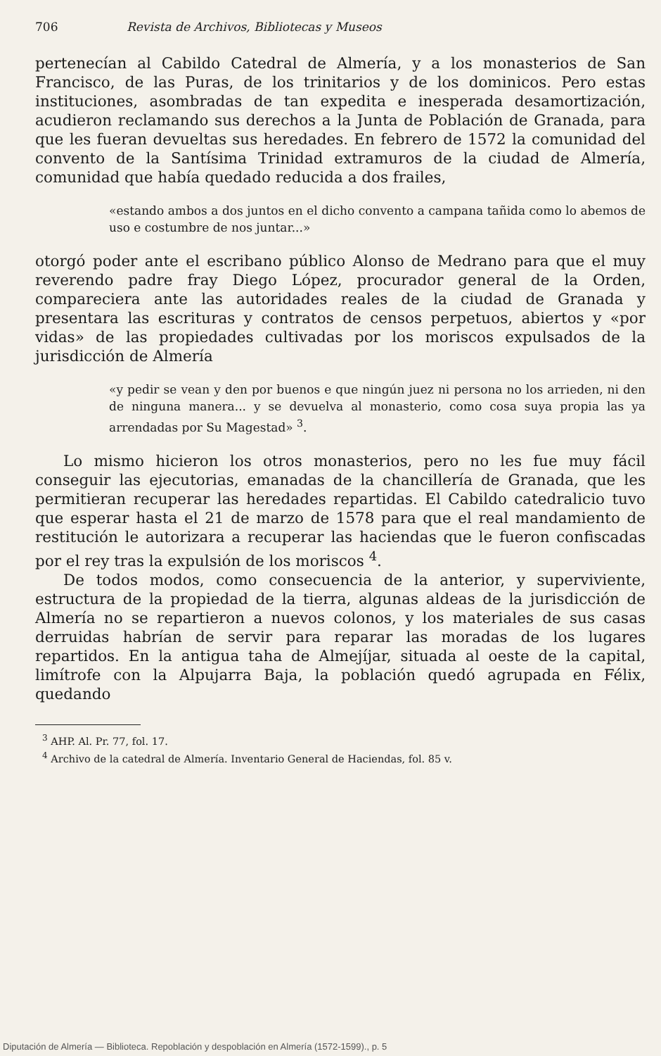706 Revista de Archivos, Bibliotecas y Museos
pertenecían al Cabildo Catedral de Almería, y a los monasterios de San Francisco, de las Puras, de los trinitarios y de los dominicos. Pero estas instituciones, asombradas de tan expedita e inesperada desamortización, acudieron reclamando sus derechos a la Junta de Población de Granada, para que les fueran devueltas sus heredades. En febrero de 1572 la comunidad del convento de la Santísima Trinidad extramuros de la ciudad de Almería, comunidad que había quedado reducida a dos frailes,
«estando ambos a dos juntos en el dicho convento a campana tañida como lo abemos de uso e costumbre de nos juntar...»
otorgó poder ante el escribano público Alonso de Medrano para que el muy reverendo padre fray Diego López, procurador general de la Orden, compareciera ante las autoridades reales de la ciudad de Granada y presentara las escrituras y contratos de censos perpetuos, abiertos y «por vidas» de las propiedades cultivadas por los moriscos expulsados de la jurisdicción de Almería
«y pedir se vean y den por buenos e que ningún juez ni persona no los arrieden, ni den de ninguna manera... y se devuelva al monasterio, como cosa suya propia las ya arrendadas por Su Magestad» <sup>3</sup>.
Lo mismo hicieron los otros monasterios, pero no les fue muy fácil conseguir las ejecutorias, emanadas de la chancillería de Granada, que les permitieran recuperar las heredades repartidas. El Cabildo catedralicio tuvo que esperar hasta el 21 de marzo de 1578 para que el real mandamiento de restitución le autorizara a recuperar las haciendas que le fueron confiscadas por el rey tras la expulsión de los moriscos <sup>4</sup>.
De todos modos, como consecuencia de la anterior, y superviviente, estructura de la propiedad de la tierra, algunas aldeas de la jurisdicción de Almería no se repartieron a nuevos colonos, y los materiales de sus casas derruidas habrían de servir para reparar las moradas de los lugares repartidos. En la antigua taha de Almejíjar, situada al oeste de la capital, limítrofe con la Alpujarra Baja, la población quedó agrupada en Félix, quedando
<sup>3</sup> AHP. Al. Pr. 77, fol. 17.
<sup>4</sup> Archivo de la catedral de Almería. Inventario General de Haciendas, fol. 85 v.
Diputación de Almería — Biblioteca. Repoblación y despoblación en Almería (1572-1599)., p. 5